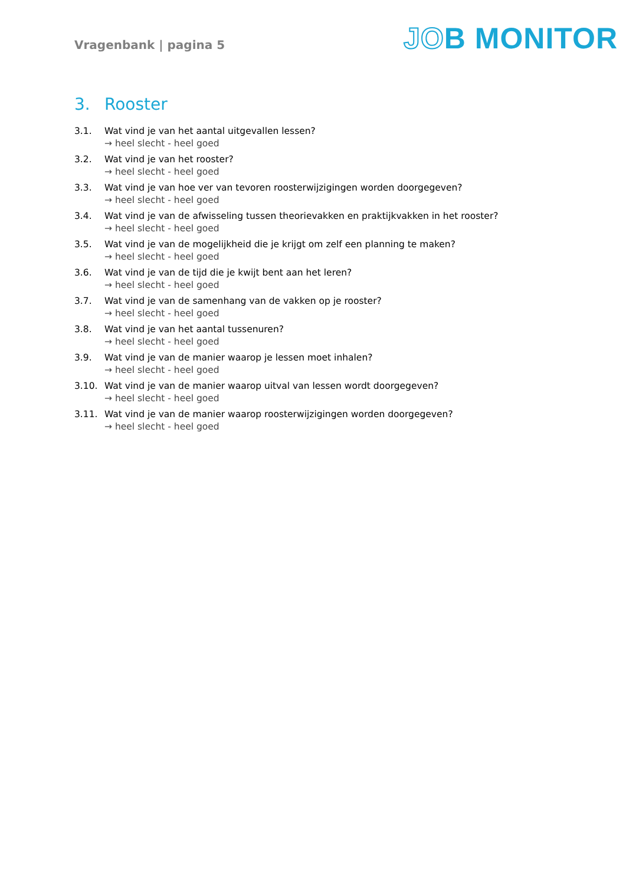Vragenbank | pagina 5
JOB MONITOR
3. Rooster
3.1. Wat vind je van het aantal uitgevallen lessen?
→ heel slecht - heel goed
3.2. Wat vind je van het rooster?
→ heel slecht - heel goed
3.3. Wat vind je van hoe ver van tevoren roosterwijzigingen worden doorgegeven?
→ heel slecht - heel goed
3.4. Wat vind je van de afwisseling tussen theorievakken en praktijkvakken in het rooster?
→ heel slecht - heel goed
3.5. Wat vind je van de mogelijkheid die je krijgt om zelf een planning te maken?
→ heel slecht - heel goed
3.6. Wat vind je van de tijd die je kwijt bent aan het leren?
→ heel slecht - heel goed
3.7. Wat vind je van de samenhang van de vakken op je rooster?
→ heel slecht - heel goed
3.8. Wat vind je van het aantal tussenuren?
→ heel slecht - heel goed
3.9. Wat vind je van de manier waarop je lessen moet inhalen?
→ heel slecht - heel goed
3.10. Wat vind je van de manier waarop uitval van lessen wordt doorgegeven?
→ heel slecht - heel goed
3.11. Wat vind je van de manier waarop roosterwijzigingen worden doorgegeven?
→ heel slecht - heel goed